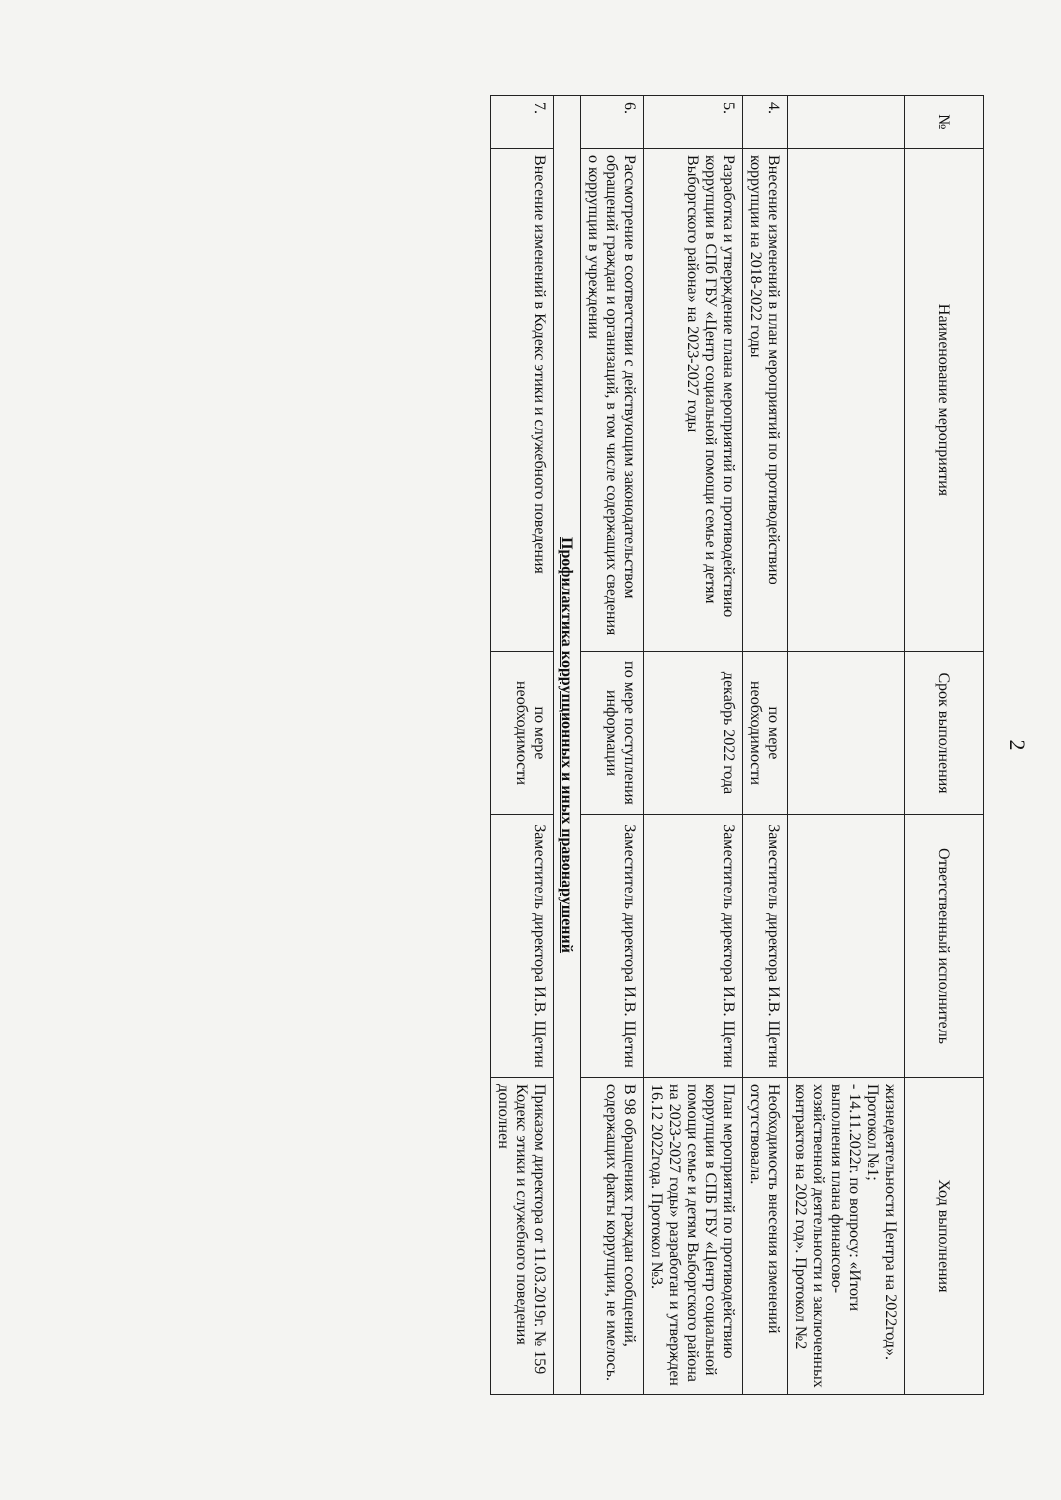2
| № | Наименование мероприятия | Срок выполнения | Ответственный исполнитель | Ход выполнения |
| --- | --- | --- | --- | --- |
| | | | | жизнедеятельности Центра на 2022год». Протокол №1; - 14.11.2022г. по вопросу: «Итоги выполнения плана финансово-хозяйственной деятельности и заключенных контрактов на 2022 год». Протокол №2 |
| 4. | Внесение изменений в план мероприятий по противодействию коррупции на 2018-2022 годы | по мере необходимости | Заместитель директора И.В. Щетин | Необходимость внесения изменений отсутствовала. |
| 5. | Разработка и утверждение плана мероприятий по противодействию коррупции в СПб ГБУ «Центр социальной помощи семье и детям Выборгского района» на 2023-2027 годы | декабрь 2022 года | Заместитель директора И.В. Щетин | План мероприятий по противодействию коррупции в СПБ ГБУ «Центр социальной помощи семье и детям Выборгского района на 2023-2027 годы» разработан и утвержден 16.12 2022года. Протокол №3. |
| 6. | Рассмотрение в соответствии с действующим законодательством обращений граждан и организаций, в том числе содержащих сведения о коррупции в учреждении | по мере поступления информации | Заместитель директора И.В. Щетин | В 98 обращениях граждан сообщений, содержащих факты коррупции, не имелось. |
| Профилактика коррупционных и иных правонарушений | | | | |
| 7. | Внесение изменений в Кодекс этики и служебного поведения | по мере необходимости | Заместитель директора И.В. Щетин | Приказом директора от 11.03.2019г. № 159 Кодекс этики и служебного поведения дополнен |